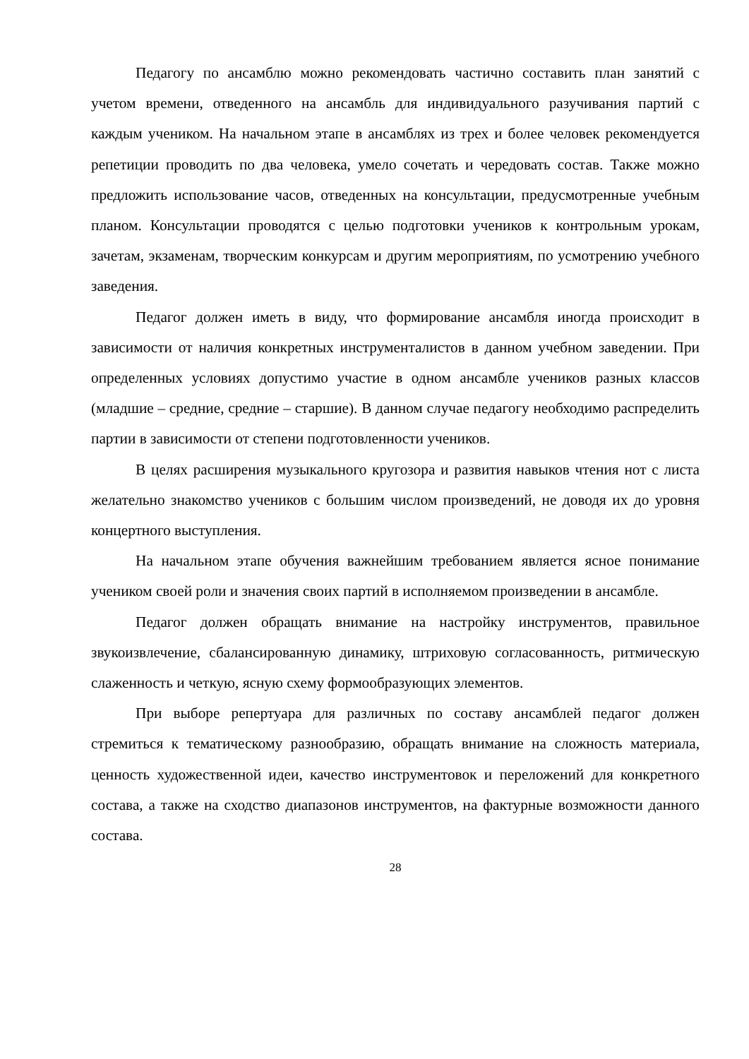Педагогу по ансамблю можно рекомендовать частично составить план занятий с учетом времени, отведенного на ансамбль для индивидуального разучивания партий с каждым учеником. На начальном этапе в ансамблях из трех и более человек рекомендуется репетиции проводить по два человека, умело сочетать и чередовать состав. Также можно предложить использование часов, отведенных на консультации, предусмотренные учебным планом. Консультации проводятся с целью подготовки учеников к контрольным урокам, зачетам, экзаменам, творческим конкурсам и другим мероприятиям, по усмотрению учебного заведения.
Педагог должен иметь в виду, что формирование ансамбля иногда происходит в зависимости от наличия конкретных инструменталистов в данном учебном заведении. При определенных условиях допустимо участие в одном ансамбле учеников разных классов (младшие – средние, средние – старшие). В данном случае педагогу необходимо распределить партии в зависимости от степени подготовленности учеников.
В целях расширения музыкального кругозора и развития навыков чтения нот с листа желательно знакомство учеников с большим числом произведений, не доводя их до уровня концертного выступления.
На начальном этапе обучения важнейшим требованием является ясное понимание учеником своей роли и значения своих партий в исполняемом произведении в ансамбле.
Педагог должен обращать внимание на настройку инструментов, правильное звукоизвлечение, сбалансированную динамику, штриховую согласованность, ритмическую слаженность и четкую, ясную схему формообразующих элементов.
При выборе репертуара для различных по составу ансамблей педагог должен стремиться к тематическому разнообразию, обращать внимание на сложность материала, ценность художественной идеи, качество инструментовок и переложений для конкретного состава, а также на сходство диапазонов инструментов, на фактурные возможности данного состава.
28